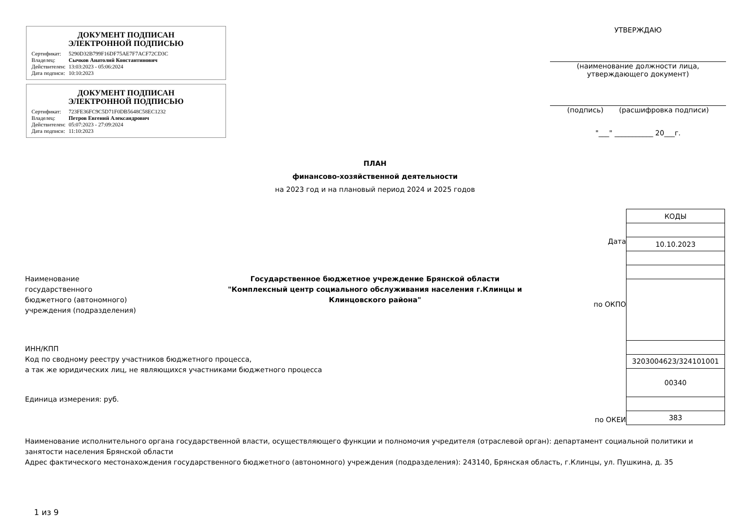ДОКУМЕНТ ПОДПИСАН
ЭЛЕКТРОННОЙ ПОДПИСЬЮ
| Сертификат: | 5290D32B799F16DF75AE7F7ACF72CD3C |
| Владелец: | Сычков Анатолий Константинович |
| Действителен: | 13:03:2023 - 05:06:2024 |
| Дата подписи: | 10:10:2023 |
ДОКУМЕНТ ПОДПИСАН
ЭЛЕКТРОННОЙ ПОДПИСЬЮ
| Сертификат: | 723FE36FC9C5D71F0DB5648C58EC1232 |
| Владелец: | Петров Евгений Александрович |
| Действителен: | 05:07:2023 - 27:09:2024 |
| Дата подписи: | 11:10:2023 |
УТВЕРЖДАЮ
(наименование должности лица,
утверждающего документ)
(подпись) (расшифровка подписи)
"___" ___________ 20___г.
ПЛАН
финансово-хозяйственной деятельности
на 2023 год и на плановый период 2024 и 2025 годов
Наименование
государственного
бюджетного (автономного)
учреждения (подразделения)
Государственное бюджетное учреждение Брянской области "Комплексный центр социального обслуживания населения г.Клинцы и Клинцовского района"
ИНН/КПП
Код по сводному реестру участников бюджетного процесса,
а так же юридических лиц, не являющихся участниками бюджетного процесса
Единица измерения: руб.
Дата
по ОКПО
по ОКЕИ
| КОДЫ |
| 10.10.2023 |
| 3203004623/324101001 |
| 00340 |
| 383 |
Наименование исполнительного органа государственной власти, осуществляющего функции и полномочия учредителя (отраслевой орган): департамент социальной политики и занятости населения Брянской области
Адрес фактического местонахождения государственного бюджетного (автономного) учреждения (подразделения): 243140, Брянская область, г.Клинцы, ул. Пушкина, д. 35
1 из 9